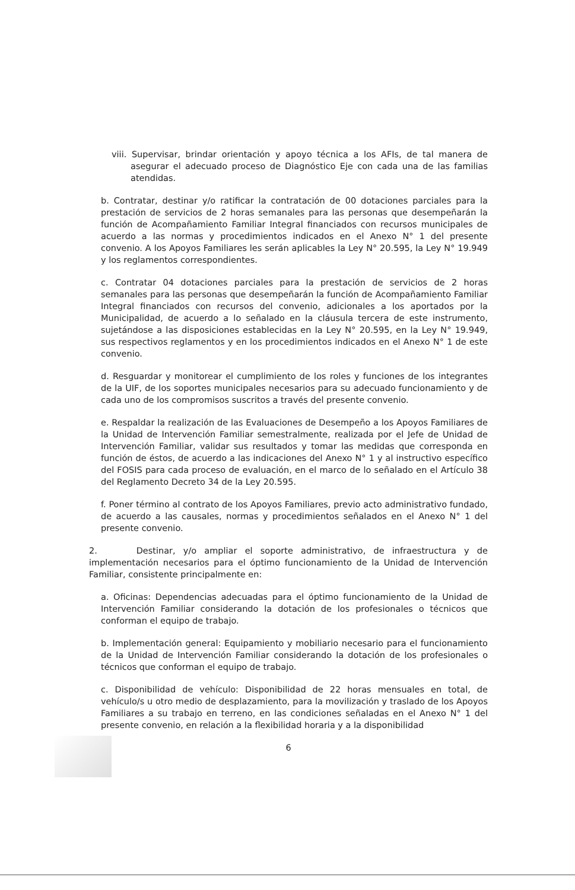viii. Supervisar, brindar orientación y apoyo técnica a los AFIs, de tal manera de asegurar el adecuado proceso de Diagnóstico Eje con cada una de las familias atendidas.
b. Contratar, destinar y/o ratificar la contratación de 00 dotaciones parciales para la prestación de servicios de 2 horas semanales para las personas que desempeñarán la función de Acompañamiento Familiar Integral financiados con recursos municipales de acuerdo a las normas y procedimientos indicados en el Anexo N° 1 del presente convenio. A los Apoyos Familiares les serán aplicables la Ley N° 20.595, la Ley N° 19.949 y los reglamentos correspondientes.
c. Contratar 04 dotaciones parciales para la prestación de servicios de 2 horas semanales para las personas que desempeñarán la función de Acompañamiento Familiar Integral financiados con recursos del convenio, adicionales a los aportados por la Municipalidad, de acuerdo a lo señalado en la cláusula tercera de este instrumento, sujetándose a las disposiciones establecidas en la Ley N° 20.595, en la Ley N° 19.949, sus respectivos reglamentos y en los procedimientos indicados en el Anexo N° 1 de este convenio.
d. Resguardar y monitorear el cumplimiento de los roles y funciones de los integrantes de la UIF, de los soportes municipales necesarios para su adecuado funcionamiento y de cada uno de los compromisos suscritos a través del presente convenio.
e. Respaldar la realización de las Evaluaciones de Desempeño a los Apoyos Familiares de la Unidad de Intervención Familiar semestralmente, realizada por el Jefe de Unidad de Intervención Familiar, validar sus resultados y tomar las medidas que corresponda en función de éstos, de acuerdo a las indicaciones del Anexo N° 1 y al instructivo específico del FOSIS para cada proceso de evaluación, en el marco de lo señalado en el Artículo 38 del Reglamento Decreto 34 de la Ley 20.595.
f. Poner término al contrato de los Apoyos Familiares, previo acto administrativo fundado, de acuerdo a las causales, normas y procedimientos señalados en el Anexo N° 1 del presente convenio.
2. Destinar, y/o ampliar el soporte administrativo, de infraestructura y de implementación necesarios para el óptimo funcionamiento de la Unidad de Intervención Familiar, consistente principalmente en:
a. Oficinas: Dependencias adecuadas para el óptimo funcionamiento de la Unidad de Intervención Familiar considerando la dotación de los profesionales o técnicos que conforman el equipo de trabajo.
b. Implementación general: Equipamiento y mobiliario necesario para el funcionamiento de la Unidad de Intervención Familiar considerando la dotación de los profesionales o técnicos que conforman el equipo de trabajo.
c. Disponibilidad de vehículo: Disponibilidad de 22 horas mensuales en total, de vehículo/s u otro medio de desplazamiento, para la movilización y traslado de los Apoyos Familiares a su trabajo en terreno, en las condiciones señaladas en el Anexo N° 1 del presente convenio, en relación a la flexibilidad horaria y a la disponibilidad
6